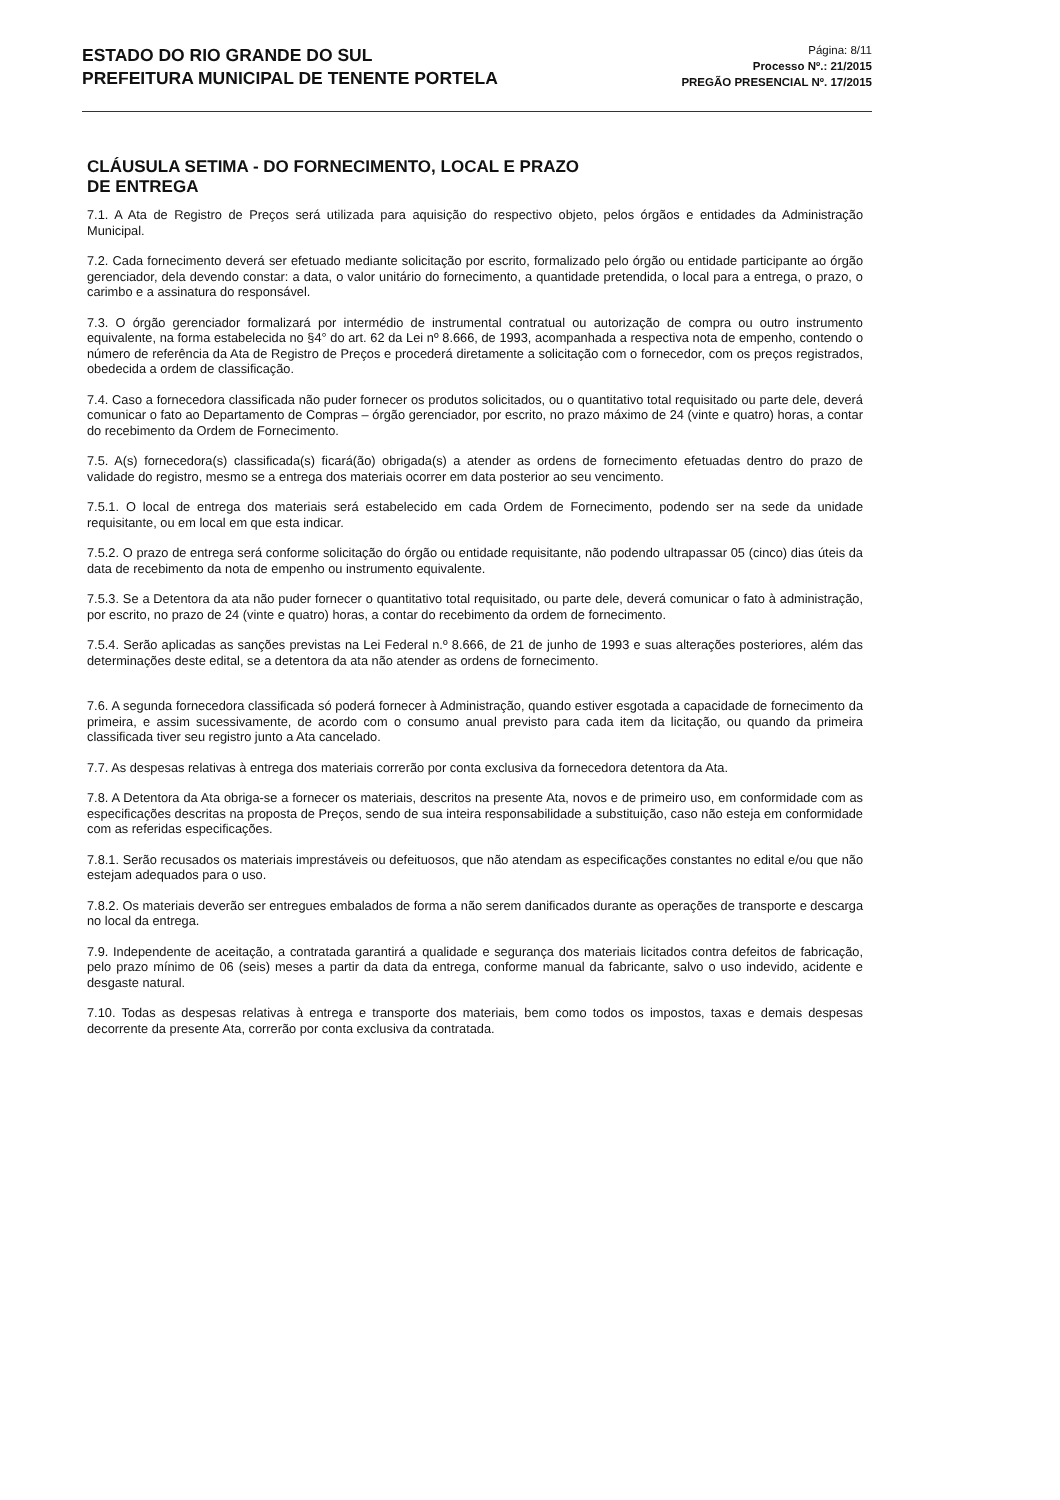ESTADO DO RIO GRANDE DO SUL
PREFEITURA MUNICIPAL DE TENENTE PORTELA
Página: 8/11
Processo Nº.: 21/2015
PREGÃO PRESENCIAL Nº. 17/2015
CLÁUSULA SETIMA - DO FORNECIMENTO, LOCAL E PRAZO
DE ENTREGA
7.1. A Ata de Registro de Preços será utilizada para aquisição do respectivo objeto, pelos órgãos e entidades da Administração Municipal.
7.2. Cada fornecimento deverá ser efetuado mediante solicitação por escrito, formalizado pelo órgão ou entidade participante ao órgão gerenciador, dela devendo constar: a data, o valor unitário do fornecimento, a quantidade pretendida, o local para a entrega, o prazo, o carimbo e a assinatura do responsável.
7.3. O órgão gerenciador formalizará por intermédio de instrumental contratual ou autorização de compra ou outro instrumento equivalente, na forma estabelecida no §4° do art. 62 da Lei nº 8.666, de 1993, acompanhada a respectiva nota de empenho, contendo o número de referência da Ata de Registro de Preços e procederá diretamente a solicitação com o fornecedor, com os preços registrados, obedecida a ordem de classificação.
7.4. Caso a fornecedora classificada não puder fornecer os produtos solicitados, ou o quantitativo total requisitado ou parte dele, deverá comunicar o fato ao Departamento de Compras – órgão gerenciador, por escrito, no prazo máximo de 24 (vinte e quatro) horas, a contar do recebimento da Ordem de Fornecimento.
7.5. A(s) fornecedora(s) classificada(s) ficará(ão) obrigada(s) a atender as ordens de fornecimento efetuadas dentro do prazo de validade do registro, mesmo se a entrega dos materiais ocorrer em data posterior ao seu vencimento.
7.5.1. O local de entrega dos materiais será estabelecido em cada Ordem de Fornecimento, podendo ser na sede da unidade requisitante, ou em local em que esta indicar.
7.5.2. O prazo de entrega será conforme solicitação do órgão ou entidade requisitante, não podendo ultrapassar 05 (cinco) dias úteis da data de recebimento da nota de empenho ou instrumento equivalente.
7.5.3. Se a Detentora da ata não puder fornecer o quantitativo total requisitado, ou parte dele, deverá comunicar o fato à administração, por escrito, no prazo de 24 (vinte e quatro) horas, a contar do recebimento da ordem de fornecimento.
7.5.4. Serão aplicadas as sanções previstas na Lei Federal n.º 8.666, de 21 de junho de 1993 e suas alterações posteriores, além das determinações deste edital, se a detentora da ata não atender as ordens de fornecimento.
7.6. A segunda fornecedora classificada só poderá fornecer à Administração, quando estiver esgotada a capacidade de fornecimento da primeira, e assim sucessivamente, de acordo com o consumo anual previsto para cada item da licitação, ou quando da primeira classificada tiver seu registro junto a Ata cancelado.
7.7. As despesas relativas à entrega dos materiais correrão por conta exclusiva da fornecedora detentora da Ata.
7.8. A Detentora da Ata obriga-se a fornecer os materiais, descritos na presente Ata, novos e de primeiro uso, em conformidade com as especificações descritas na proposta de Preços, sendo de sua inteira responsabilidade a substituição, caso não esteja em conformidade com as referidas especificações.
7.8.1. Serão recusados os materiais imprestáveis ou defeituosos, que não atendam as especificações constantes no edital e/ou que não estejam adequados para o uso.
7.8.2. Os materiais deverão ser entregues embalados de forma a não serem danificados durante as operações de transporte e descarga no local da entrega.
7.9. Independente de aceitação, a contratada garantirá a qualidade e segurança dos materiais licitados contra defeitos de fabricação, pelo prazo mínimo de 06 (seis) meses a partir da data da entrega, conforme manual da fabricante, salvo o uso indevido, acidente e desgaste natural.
7.10. Todas as despesas relativas à entrega e transporte dos materiais, bem como todos os impostos, taxas e demais despesas decorrente da presente Ata, correrão por conta exclusiva da contratada.